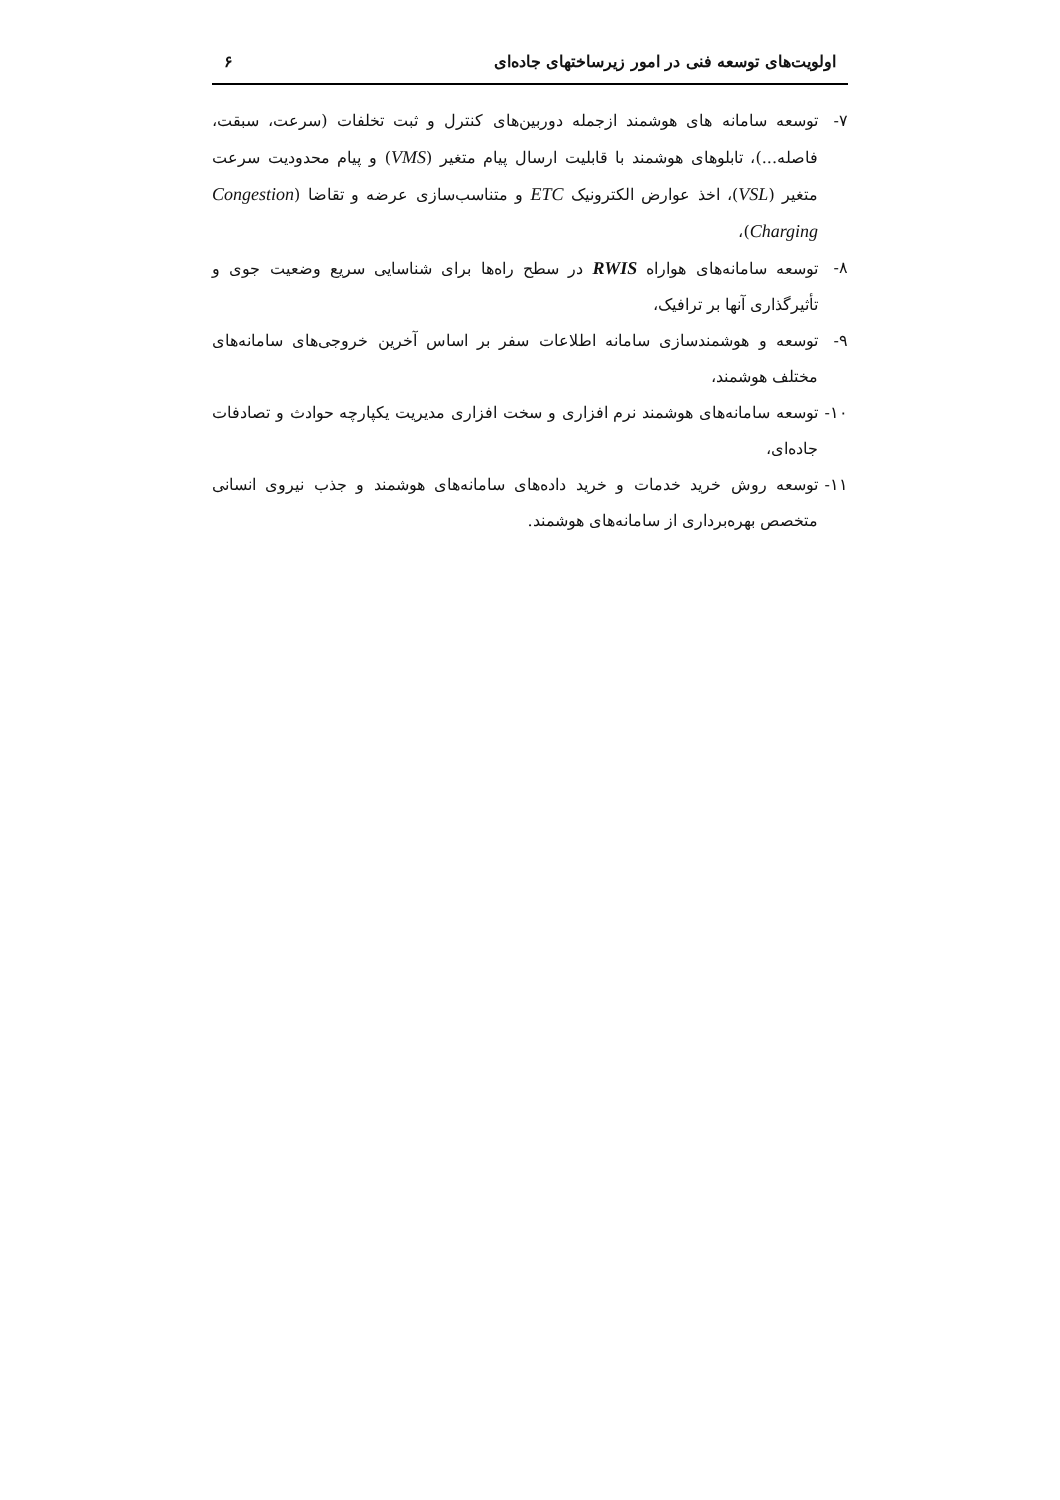اولویت‌های توسعه فنی در امور زیرساختهای جاده‌ای ۶
۷- توسعه سامانه های هوشمند ازجمله دوربین‌های کنترل و ثبت تخلفات (سرعت، سبقت، فاصله...)، تابلوهای هوشمند با قابلیت ارسال پیام متغیر (VMS) و پیام محدودیت سرعت متغیر (VSL)، اخذ عوارض الکترونیک ETC و متناسب‌سازی عرضه و تقاضا (Congestion Charging)،
۸- توسعه سامانه‌های هواراه RWIS در سطح راه‌ها برای شناسایی سریع وضعیت جوی و تأثیرگذاری آنها بر ترافیک،
۹- توسعه و هوشمندسازی سامانه اطلاعات سفر بر اساس آخرین خروجی‌های سامانه‌های مختلف هوشمند،
۱۰- توسعه سامانه‌های هوشمند نرم افزاری و سخت افزاری مدیریت یکپارچه حوادث و تصادفات جاده‌ای،
۱۱- توسعه روش خرید خدمات و خرید داده‌های سامانه‌های هوشمند و جذب نیروی انسانی متخصص بهره‌برداری از سامانه‌های هوشمند.